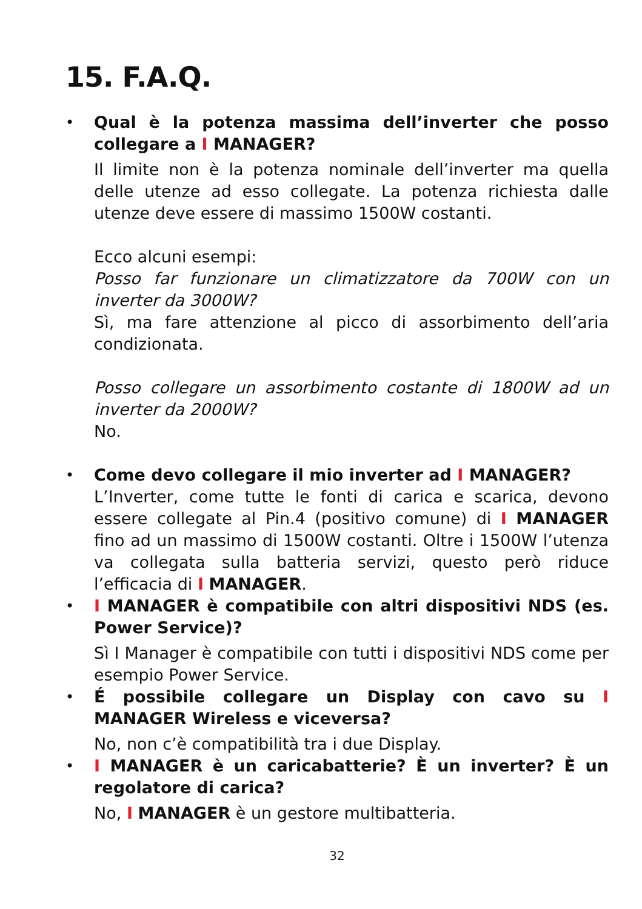15. F.A.Q.
• Qual è la potenza massima dell’inverter che posso collegare a I MANAGER?
Il limite non è la potenza nominale dell’inverter ma quella delle utenze ad esso collegate. La potenza richiesta dalle utenze deve essere di massimo 1500W costanti.
Ecco alcuni esempi:
Posso far funzionare un climatizzatore da 700W con un inverter da 3000W?
Sì, ma fare attenzione al picco di assorbimento dell’aria condizionata.
Posso collegare un assorbimento costante di 1800W ad un inverter da 2000W?
No.
• Come devo collegare il mio inverter ad I MANAGER?
L’Inverter, come tutte le fonti di carica e scarica, devono essere collegate al Pin.4 (positivo comune) di I MANAGER fino ad un massimo di 1500W costanti. Oltre i 1500W l’utenza va collegata sulla batteria servizi, questo però riduce l’efficacia di I MANAGER.
• I MANAGER è compatibile con altri dispositivi NDS (es. Power Service)?
Sì I Manager è compatibile con tutti i dispositivi NDS come per esempio Power Service.
• É possibile collegare un Display con cavo su I MANAGER Wireless e viceversa?
No, non c’è compatibilità tra i due Display.
• I MANAGER è un caricabatterie? È un inverter? È un regolatore di carica?
No, I MANAGER è un gestore multibatteria.
32